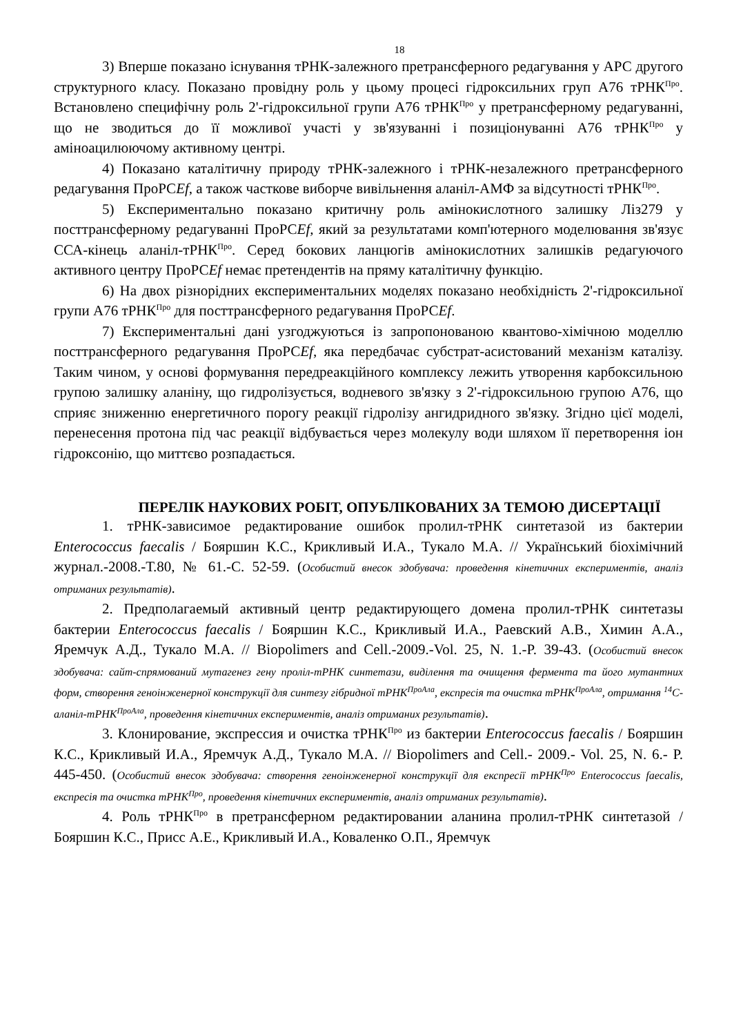18
3) Вперше показано існування тРНК-залежного претрансферного редагування у АРС другого структурного класу. Показано провідну роль у цьому процесі гідроксильних груп А76 тРНК<sup>Про</sup>. Встановлено специфічну роль 2'-гідроксильної групи А76 тРНК<sup>Про</sup> у претрансферному редагуванні, що не зводиться до її можливої участі у зв'язуванні і позиціонуванні А76 тРНК<sup>Про</sup> у аміноацилюючому активному центрі.
4) Показано каталітичну природу тРНК-залежного і тРНК-незалежного претрансферного редагування ПроРСEf, а також часткове виборче вивільнення аланіл-АМФ за відсутності тРНК<sup>Про</sup>.
5) Експериментально показано критичну роль амінокислотного залишку Ліз279 у посттрансферному редагуванні ПроРСEf, який за результатами комп'ютерного моделювання зв'язує ССА-кінець аланіл-тРНК<sup>Про</sup>. Серед бокових ланцюгів амінокислотних залишків редагуючого активного центру ПроРСEf немає претендентів на пряму каталітичну функцію.
6) На двох різнорідних експериментальних моделях показано необхідність 2'-гідроксильної групи А76 тРНК<sup>Про</sup> для посттрансферного редагування ПроРСEf.
7) Експериментальні дані узгоджуються із запропонованою квантово-хімічною моделлю посттрансферного редагування ПроРСEf, яка передбачає субстрат-асистований механізм каталізу. Таким чином, у основі формування передреакційного комплексу лежить утворення карбоксильною групою залишку аланіну, що гидролізується, водневого зв'язку з 2'-гідроксильною групою А76, що сприяє зниженню енергетичного порогу реакції гідролізу ангидридного зв'язку. Згідно цієї моделі, перенесення протона під час реакції відбувається через молекулу води шляхом її перетворення іон гідроксонію, що миттєво розпадається.
ПЕРЕЛІК НАУКОВИХ РОБІТ, ОПУБЛІКОВАНИХ ЗА ТЕМОЮ ДИСЕРТАЦІЇ
1. тРНК-зависимое редактирование ошибок пролил-тРНК синтетазой из бактерии Enterococcus faecalis / Бояршин К.С., Крикливый И.А., Тукало М.А. // Український біохімічний журнал.-2008.-Т.80, № 61.-С. 52-59. (Особистий внесок здобувача: проведення кінетичних експериментів, аналіз отриманих результатів).
2. Предполагаемый активный центр редактирующего домена пролил-тРНК синтетазы бактерии Enterococcus faecalis / Бояршин К.С., Крикливый И.А., Раевский А.В., Химин А.А., Яремчук А.Д., Тукало М.А. // Biopolimers and Cell.-2009.-Vol. 25, N. 1.-P. 39-43. (Особистий внесок здобувача: сайт-спрямований мутагенез гену проліл-тРНК синтетази, виділення та очищення фермента та його мутантних форм, створення геноінженерної конструкції для синтезу гібридної тРНК<sup>ПроАла</sup>, експресія та очистка тРНК<sup>ПроАла</sup>, отримання <sup>14</sup>С-аланіл-тРНК<sup>ПроАла</sup>, проведення кінетичних експериментів, аналіз отриманих результатів).
3. Клонирование, экспрессия и очистка тРНК<sup>Про</sup> из бактерии Enterococcus faecalis / Бояршин К.С., Крикливый И.А., Яремчук А.Д., Тукало М.А. // Biopolimers and Cell.- 2009.- Vol. 25, N. 6.- P. 445-450. (Особистий внесок здобувача: створення геноінженерної конструкції для експресії тРНК<sup>Про</sup> Enterococcus faecalis, експресія та очистка тРНК<sup>Про</sup>, проведення кінетичних експериментів, аналіз отриманих результатів).
4. Роль тРНК<sup>Про</sup> в претрансферном редактировании аланина пролил-тРНК синтетазой / Бояршин К.С., Присс А.Е., Крикливый И.А., Коваленко О.П., Яремчук